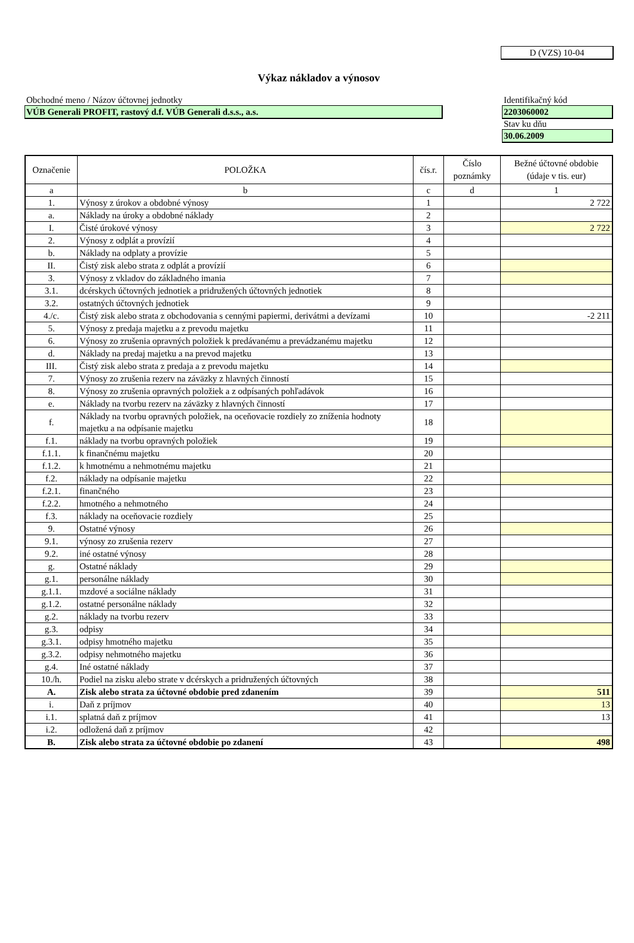D (VZS) 10-04
Výkaz nákladov a výnosov
Obchodné meno / Názov účtovnej jednotky
VÚB Generali PROFIT, rastový d.f. VÚB Generali d.s.s., a.s.
Identifikačný kód
2203060002
Stav ku dňu
30.06.2009
| Označenie | POLOŽKA | čís.r. | Číslo poznámky | Bežné účtovné obdobie (údaje v tis. eur) |
| --- | --- | --- | --- | --- |
| a | b | c | d | 1 |
| 1. | Výnosy z úrokov a obdobné výnosy | 1 | | 2 722 |
| a. | Náklady na úroky a obdobné náklady | 2 | | |
| I. | Čisté úrokové výnosy | 3 | | 2 722 |
| 2. | Výnosy z odplát a provízií | 4 | | |
| b. | Náklady na odplaty a provízie | 5 | | |
| II. | Čistý zisk alebo strata z odplát a provízií | 6 | | |
| 3. | Výnosy z vkladov do základného imania | 7 | | |
| 3.1. | dcérskych účtovných jednotiek a pridružených účtovných jednotiek | 8 | | |
| 3.2. | ostatných účtovných jednotiek | 9 | | |
| 4./c. | Čistý zisk alebo strata z obchodovania s cennými papiermi, derivátmi a devízami | 10 | | -2 211 |
| 5. | Výnosy z predaja majetku a z prevodu majetku | 11 | | |
| 6. | Výnosy zo zrušenia opravných položiek k predávanému a prevádzanému majetku | 12 | | |
| d. | Náklady na predaj majetku a na prevod majetku | 13 | | |
| III. | Čistý zisk alebo strata z predaja a z prevodu majetku | 14 | | |
| 7. | Výnosy zo zrušenia rezerv na záväzky z hlavných činností | 15 | | |
| 8. | Výnosy zo zrušenia opravných položiek a z odpísaných pohľadávok | 16 | | |
| e. | Náklady na tvorbu rezerv na záväzky z hlavných činností | 17 | | |
| f. | Náklady na tvorbu opravných položiek, na oceňovacie rozdiely zo zníženia hodnoty majetku a na odpísanie majetku | 18 | | |
| f.1. | náklady na tvorbu opravných položiek | 19 | | |
| f.1.1. | k finančnému majetku | 20 | | |
| f.1.2. | k hmotnému a nehmotnému majetku | 21 | | |
| f.2. | náklady na odpísanie majetku | 22 | | |
| f.2.1. | finančného | 23 | | |
| f.2.2. | hmotného a nehmotného | 24 | | |
| f.3. | náklady na oceňovacie rozdiely | 25 | | |
| 9. | Ostatné výnosy | 26 | | |
| 9.1. | výnosy zo zrušenia rezerv | 27 | | |
| 9.2. | iné ostatné výnosy | 28 | | |
| g. | Ostatné náklady | 29 | | |
| g.1. | personálne náklady | 30 | | |
| g.1.1. | mzdové a sociálne náklady | 31 | | |
| g.1.2. | ostatné personálne náklady | 32 | | |
| g.2. | náklady na tvorbu rezerv | 33 | | |
| g.3. | odpisy | 34 | | |
| g.3.1. | odpisy hmotného majetku | 35 | | |
| g.3.2. | odpisy nehmotného majetku | 36 | | |
| g.4. | Iné ostatné náklady | 37 | | |
| 10./h. | Podiel na zisku alebo strate v dcérskych a pridružených účtovných | 38 | | |
| A. | Zisk alebo strata za účtovné obdobie pred zdanením | 39 | | 511 |
| i. | Daň z príjmov | 40 | | 13 |
| i.1. | splatná daň z príjmov | 41 | | 13 |
| i.2. | odložená daň z príjmov | 42 | | |
| B. | Zisk alebo strata za účtovné obdobie po zdanení | 43 | | 498 |